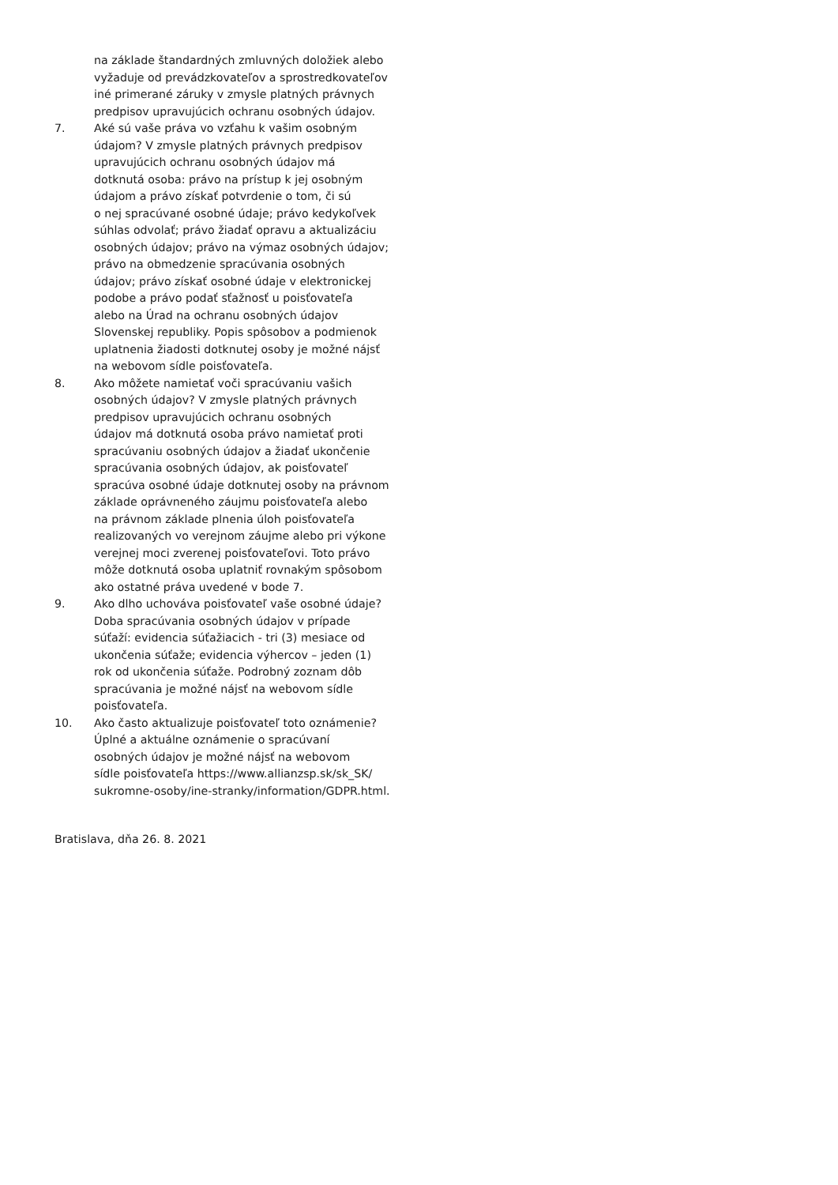na základe štandardných zmluvných doložiek alebo vyžaduje od prevádzkovateľov a sprostredkovateľov iné primerané záruky v zmysle platných právnych predpisov upravujúcich ochranu osobných údajov.
7. Aké sú vaše práva vo vzťahu k vašim osobným údajom? V zmysle platných právnych predpisov upravujúcich ochranu osobných údajov má dotknutá osoba: právo na prístup k jej osobným údajom a právo získať potvrdenie o tom, či sú o nej spracúvané osobné údaje; právo kedykoľvek súhlas odvolať; právo žiadať opravu a aktualizáciu osobných údajov; právo na výmaz osobných údajov; právo na obmedzenie spracúvania osobných údajov; právo získať osobné údaje v elektronickej podobe a právo podať sťažnosť u poisťovateľa alebo na Úrad na ochranu osobných údajov Slovenskej republiky. Popis spôsobov a podmienok uplatnenia žiadosti dotknutej osoby je možné nájsť na webovom sídle poisťovateľa.
8. Ako môžete namietať voči spracúvaniu vašich osobných údajov? V zmysle platných právnych predpisov upravujúcich ochranu osobných údajov má dotknutá osoba právo namietať proti spracúvaniu osobných údajov a žiadať ukončenie spracúvania osobných údajov, ak poisťovateľ spracúva osobné údaje dotknutej osoby na právnom základe oprávneného záujmu poisťovateľa alebo na právnom základe plnenia úloh poisťovateľa realizovaných vo verejnom záujme alebo pri výkone verejnej moci zverenej poisťovateľovi. Toto právo môže dotknutá osoba uplatniť rovnakým spôsobom ako ostatné práva uvedené v bode 7.
9. Ako dlho uchováva poisťovateľ vaše osobné údaje? Doba spracúvania osobných údajov v prípade súťaží: evidencia súťažiacich - tri (3) mesiace od ukončenia súťaže; evidencia výhercov – jeden (1) rok od ukončenia súťaže. Podrobný zoznam dôb spracúvania je možné nájsť na webovom sídle poisťovateľa.
10. Ako často aktualizuje poisťovateľ toto oznámenie? Úplné a aktuálne oznámenie o spracúvaní osobných údajov je možné nájsť na webovom sídle poisťovateľa https://www.allianzsp.sk/sk_SK/ sukromne-osoby/ine-stranky/information/GDPR.html.
Bratislava, dňa 26. 8. 2021